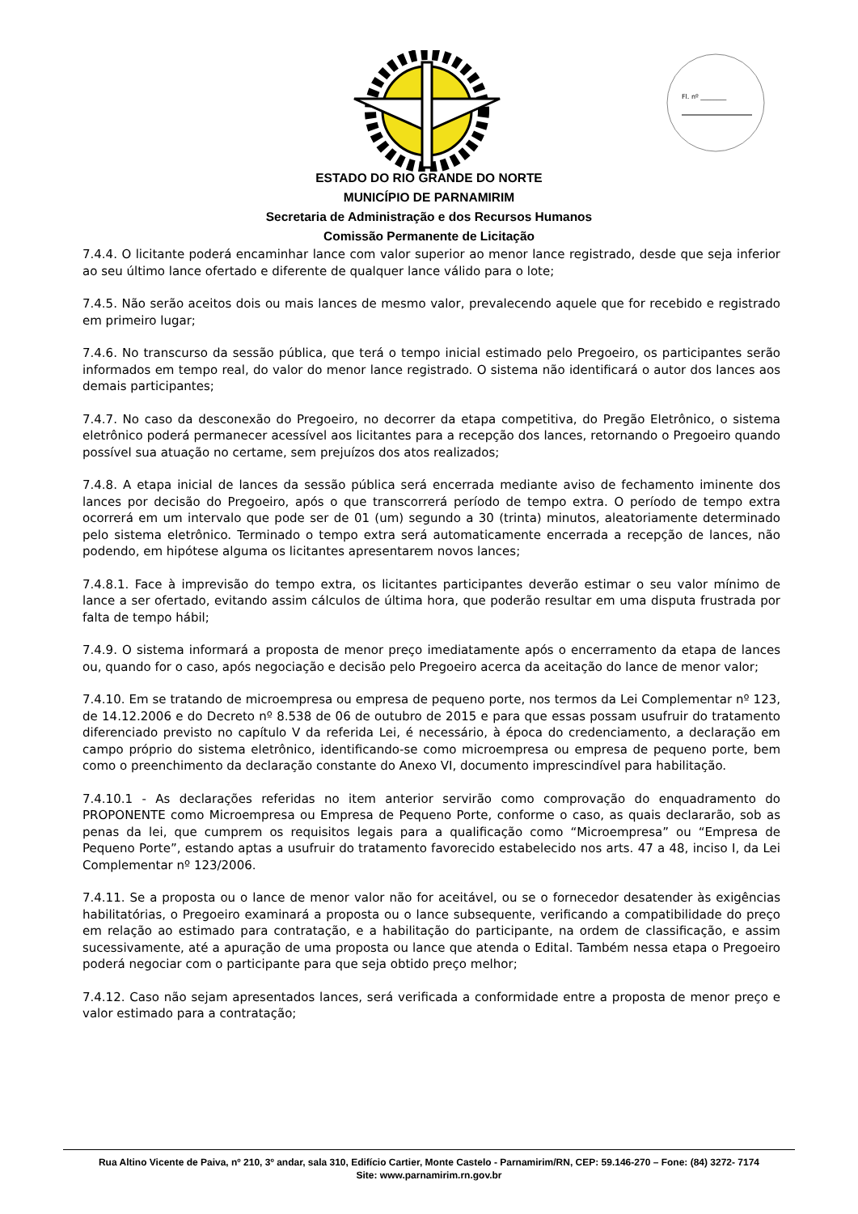Fl. nº ________
ESTADO DO RIO GRANDE DO NORTE
MUNICÍPIO DE PARNAMIRIM
Secretaria de Administração e dos Recursos Humanos
Comissão Permanente de Licitação
7.4.4. O licitante poderá encaminhar lance com valor superior ao menor lance registrado, desde que seja inferior ao seu último lance ofertado e diferente de qualquer lance válido para o lote;
7.4.5. Não serão aceitos dois ou mais lances de mesmo valor, prevalecendo aquele que for recebido e registrado em primeiro lugar;
7.4.6. No transcurso da sessão pública, que terá o tempo inicial estimado pelo Pregoeiro, os participantes serão informados em tempo real, do valor do menor lance registrado. O sistema não identificará o autor dos lances aos demais participantes;
7.4.7. No caso da desconexão do Pregoeiro, no decorrer da etapa competitiva, do Pregão Eletrônico, o sistema eletrônico poderá permanecer acessível aos licitantes para a recepção dos lances, retornando o Pregoeiro quando possível sua atuação no certame, sem prejuízos dos atos realizados;
7.4.8. A etapa inicial de lances da sessão pública será encerrada mediante aviso de fechamento iminente dos lances por decisão do Pregoeiro, após o que transcorrerá período de tempo extra. O período de tempo extra ocorrerá em um intervalo que pode ser de 01 (um) segundo a 30 (trinta) minutos, aleatoriamente determinado pelo sistema eletrônico. Terminado o tempo extra será automaticamente encerrada a recepção de lances, não podendo, em hipótese alguma os licitantes apresentarem novos lances;
7.4.8.1. Face à imprevisão do tempo extra, os licitantes participantes deverão estimar o seu valor mínimo de lance a ser ofertado, evitando assim cálculos de última hora, que poderão resultar em uma disputa frustrada por falta de tempo hábil;
7.4.9. O sistema informará a proposta de menor preço imediatamente após o encerramento da etapa de lances ou, quando for o caso, após negociação e decisão pelo Pregoeiro acerca da aceitação do lance de menor valor;
7.4.10. Em se tratando de microempresa ou empresa de pequeno porte, nos termos da Lei Complementar nº 123, de 14.12.2006 e do Decreto nº 8.538 de 06 de outubro de 2015 e para que essas possam usufruir do tratamento diferenciado previsto no capítulo V da referida Lei, é necessário, à época do credenciamento, a declaração em campo próprio do sistema eletrônico, identificando-se como microempresa ou empresa de pequeno porte, bem como o preenchimento da declaração constante do Anexo VI, documento imprescindível para habilitação.
7.4.10.1 - As declarações referidas no item anterior servirão como comprovação do enquadramento do PROPONENTE como Microempresa ou Empresa de Pequeno Porte, conforme o caso, as quais declararão, sob as penas da lei, que cumprem os requisitos legais para a qualificação como “Microempresa” ou “Empresa de Pequeno Porte”, estando aptas a usufruir do tratamento favorecido estabelecido nos arts. 47 a 48, inciso I, da Lei Complementar nº 123/2006.
7.4.11. Se a proposta ou o lance de menor valor não for aceitável, ou se o fornecedor desatender às exigências habilitatórias, o Pregoeiro examinará a proposta ou o lance subsequente, verificando a compatibilidade do preço em relação ao estimado para contratação, e a habilitação do participante, na ordem de classificação, e assim sucessivamente, até a apuração de uma proposta ou lance que atenda o Edital. Também nessa etapa o Pregoeiro poderá negociar com o participante para que seja obtido preço melhor;
7.4.12. Caso não sejam apresentados lances, será verificada a conformidade entre a proposta de menor preço e valor estimado para a contratação;
Rua Altino Vicente de Paiva, nº 210, 3º andar, sala 310, Edifício Cartier, Monte Castelo - Parnamirim/RN, CEP: 59.146-270 – Fone: (84) 3272- 7174
Site: www.parnamirim.rn.gov.br